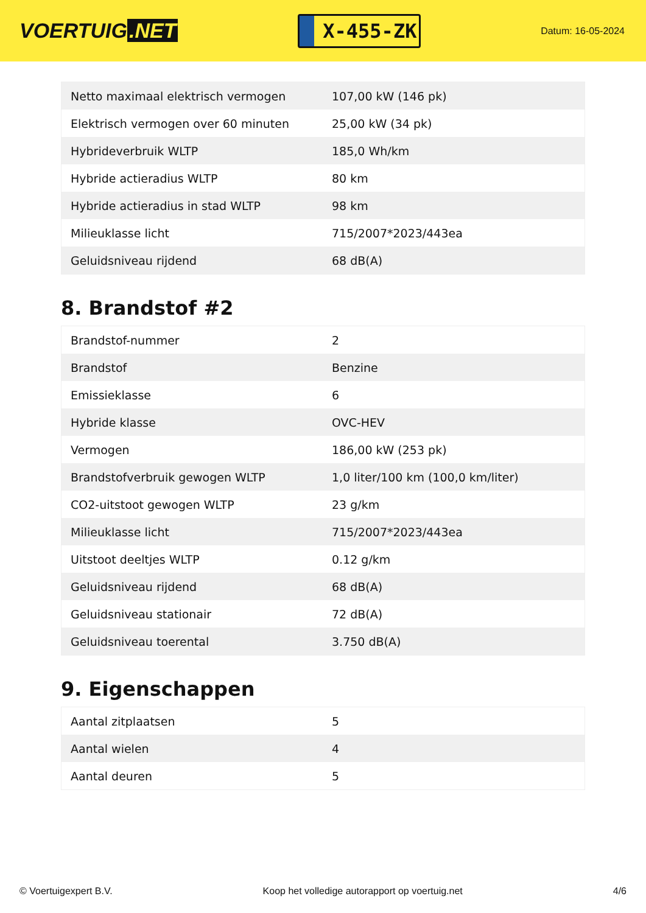VOERTUIG.NET
X-455-ZK
Datum: 16-05-2024
| Netto maximaal elektrisch vermogen | 107,00 kW (146 pk) |
| Elektrisch vermogen over 60 minuten | 25,00 kW (34 pk) |
| Hybrideverbruik WLTP | 185,0 Wh/km |
| Hybride actieradius WLTP | 80 km |
| Hybride actieradius in stad WLTP | 98 km |
| Milieuklasse licht | 715/2007*2023/443ea |
| Geluidsniveau rijdend | 68 dB(A) |
8. Brandstof #2
| Brandstof-nummer | 2 |
| Brandstof | Benzine |
| Emissieklasse | 6 |
| Hybride klasse | OVC-HEV |
| Vermogen | 186,00 kW (253 pk) |
| Brandstofverbruik gewogen WLTP | 1,0 liter/100 km (100,0 km/liter) |
| CO2-uitstoot gewogen WLTP | 23 g/km |
| Milieuklasse licht | 715/2007*2023/443ea |
| Uitstoot deeltjes WLTP | 0.12 g/km |
| Geluidsniveau rijdend | 68 dB(A) |
| Geluidsniveau stationair | 72 dB(A) |
| Geluidsniveau toerental | 3.750 dB(A) |
9. Eigenschappen
| Aantal zitplaatsen | 5 |
| Aantal wielen | 4 |
| Aantal deuren | 5 |
© Voertuigexpert B.V. Koop het volledige autorapport op voertuig.net 4/6